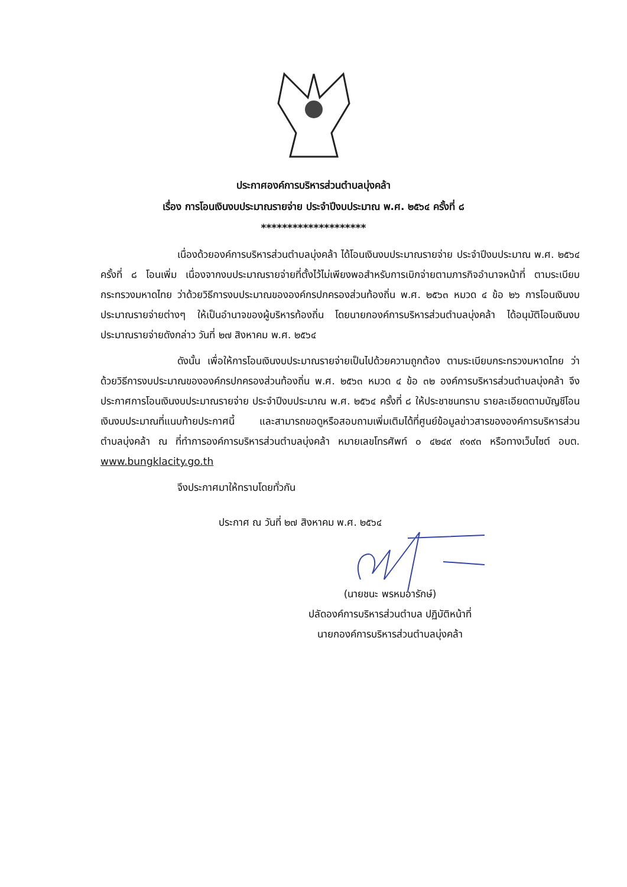ประกาศองค์การบริหารส่วนตำบลบุ่งคล้า
เรื่อง การโอนเงินงบประมาณรายจ่าย ประจำปีงบประมาณ พ.ศ. ๒๕๖๔ ครั้งที่ ๘
********************
เนื่องด้วยองค์การบริหารส่วนตำบลบุ่งคล้า ได้โอนเงินงบประมาณรายจ่าย ประจำปีงบประมาณ พ.ศ. ๒๕๖๔ ครั้งที่ ๘ โอนเพิ่ม เนื่องจากงบประมาณรายจ่ายที่ตั้งไว้ไม่เพียงพอสำหรับการเบิกจ่ายตามภารกิจอำนาจหน้าที่ ตามระเบียบกระทรวงมหาดไทย ว่าด้วยวิธีการงบประมาณขององค์กรปกครองส่วนท้องถิ่น พ.ศ. ๒๕๖๓ หมวด ๔ ข้อ ๒๖ การโอนเงินงบประมาณรายจ่ายต่างๆ ให้เป็นอำนาจของผู้บริหารท้องถิ่น โดยนายกองค์การบริหารส่วนตำบลบุ่งคล้า ได้อนุมัติโอนเงินงบประมาณรายจ่ายดังกล่าว วันที่ ๒๗ สิงหาคม พ.ศ. ๒๕๖๔
ดังนั้น เพื่อให้การโอนเงินงบประมาณรายจ่ายเป็นไปด้วยความถูกต้อง ตามระเบียบกระทรวงมหาดไทย ว่าด้วยวิธีการงบประมาณขององค์กรปกครองส่วนท้องถิ่น พ.ศ. ๒๕๖๓ หมวด ๔ ข้อ ๓๒ องค์การบริหารส่วนตำบลบุ่งคล้า จึงประกาศการโอนเงินงบประมาณรายจ่าย ประจำปีงบประมาณ พ.ศ. ๒๕๖๔ ครั้งที่ ๘ ให้ประชาชนทราบ รายละเอียดตามบัญชีโอนเงินงบประมาณที่แนบท้ายประกาศนี้ และสามารถขอดูหรือสอบถามเพิ่มเติมได้ที่ศูนย์ข้อมูลข่าวสารขององค์การบริหารส่วนตำบลบุ่งคล้า ณ ที่ทำการองค์การบริหารส่วนตำบลบุ่งคล้า หมายเลขโทรศัพท์ ๐ ๔๒๔๙ ๙๑๙๓ หรือทางเว็บไซต์ อบต. www.bungklacity.go.th
จึงประกาศมาให้ทราบโดยทั่วกัน
ประกาศ ณ วันที่ ๒๗ สิงหาคม พ.ศ. ๒๕๖๔
(นายชนะ พรหมอารักษ์)
ปลัดองค์การบริหารส่วนตำบล ปฏิบัติหน้าที่
นายกองค์การบริหารส่วนตำบลบุ่งคล้า